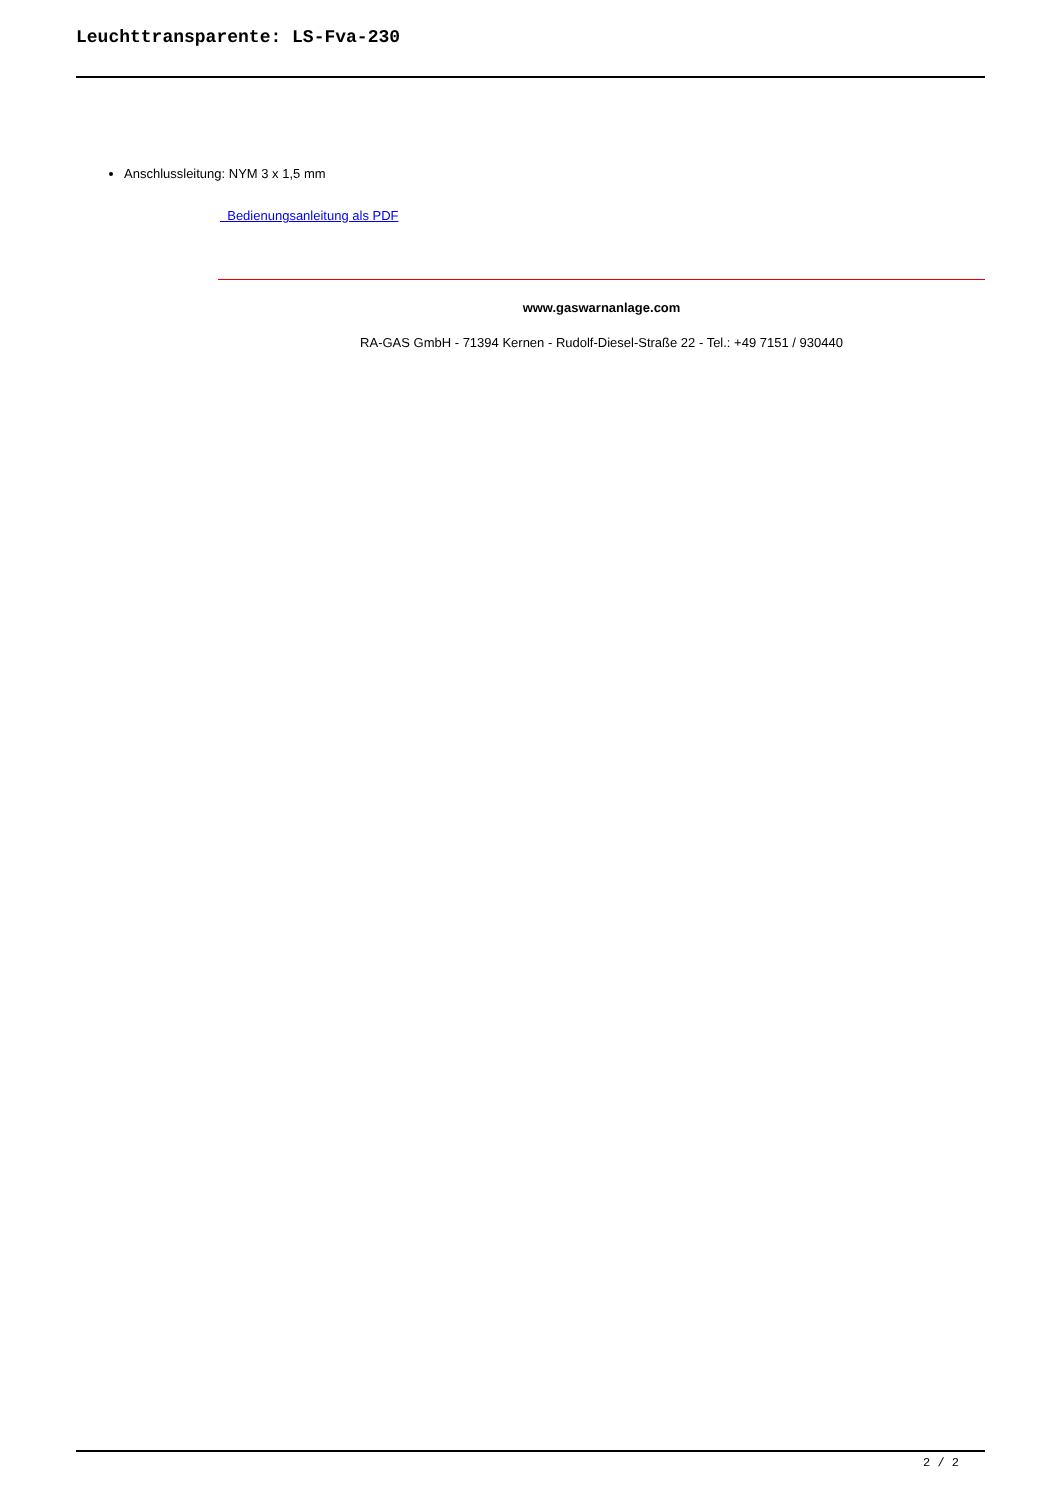Leuchttransparente: LS-Fva-230
Anschlussleitung: NYM 3 x 1,5 mm
Bedienungsanleitung als PDF
www.gaswarnanlage.com
RA-GAS GmbH - 71394 Kernen - Rudolf-Diesel-Straße 22 - Tel.: +49 7151 / 930440
2 / 2